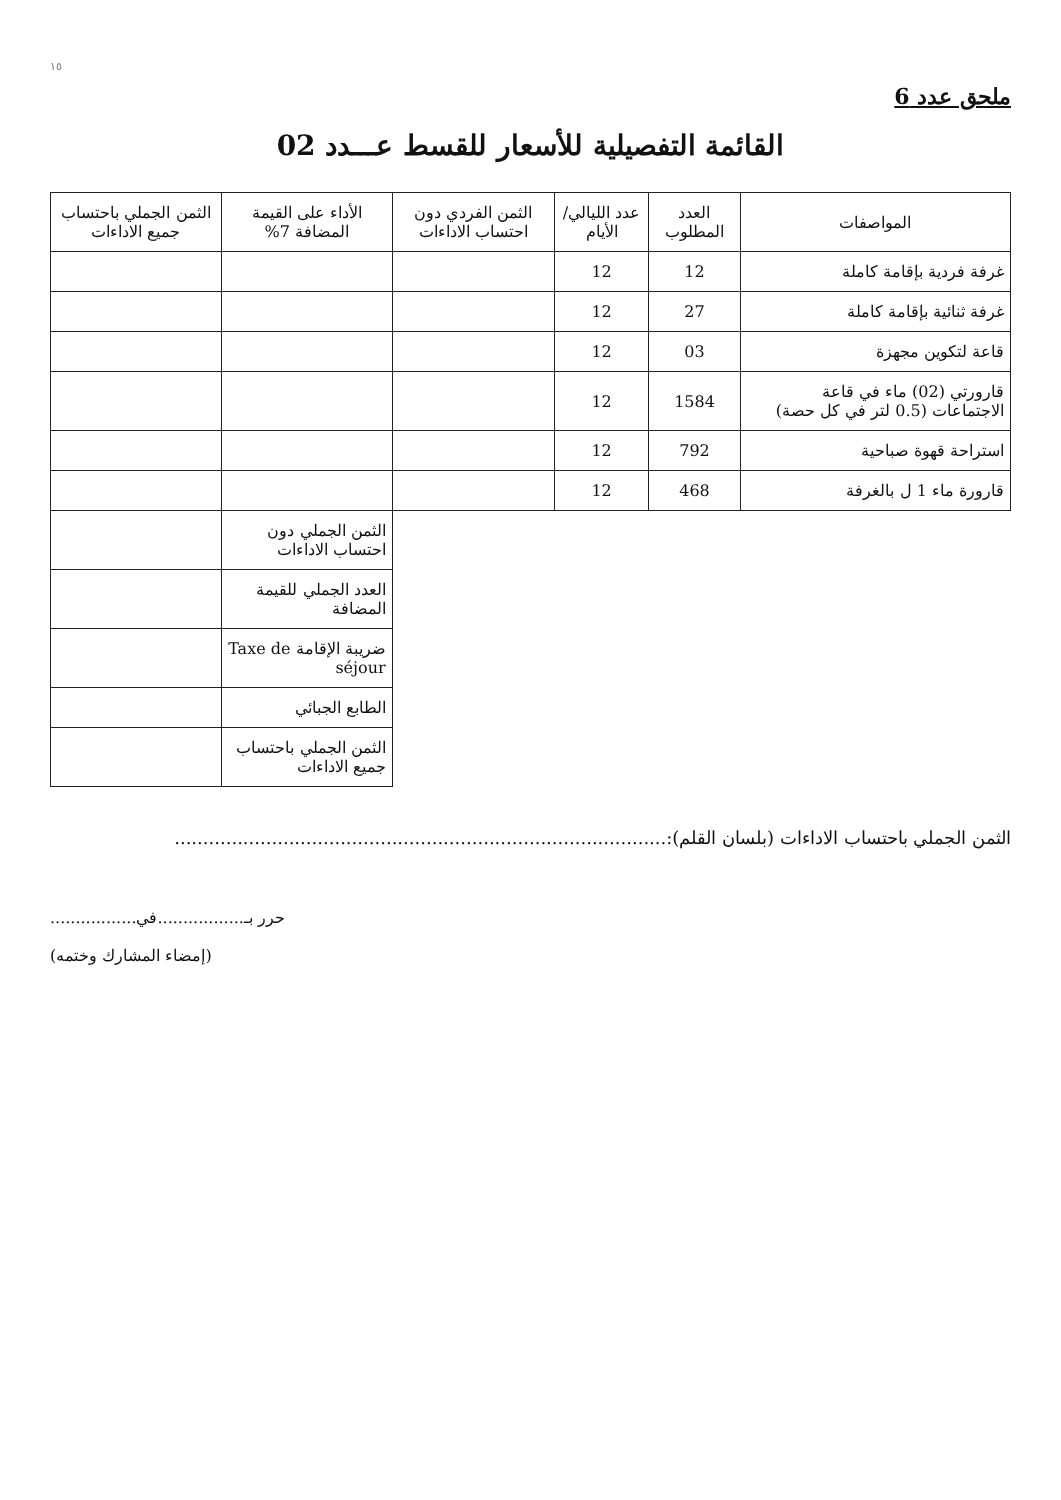١٥
ملحق عدد 6
القائمة التفصيلية للأسعار للقسط عـــدد 02
| المواصفات | العدد المطلوب | عدد الليالي/الأيام | الثمن الفردي دون احتساب الاداءات | الأداء على القيمة المضافة 7% | الثمن الجملي باحتساب جميع الاداءات |
| --- | --- | --- | --- | --- | --- |
| غرفة فردية بإقامة كاملة | 12 | 12 | | | |
| غرفة ثنائية بإقامة كاملة | 27 | 12 | | | |
| قاعة لتكوين مجهزة | 03 | 12 | | | |
| قارورتي (02) ماء في قاعة الاجتماعات (0.5 لتر في كل حصة) | 1584 | 12 | | | |
| استراحة قهوة صباحية | 792 | 12 | | | |
| قارورة ماء 1 ل بالغرفة | 468 | 12 | | | |
| | | | | الثمن الجملي دون احتساب الاداءات | |
| | | | | العدد الجملي للقيمة المضافة | |
| | | | | ضريبة الإقامة Taxe de séjour | |
| | | | | الطابع الجبائي | |
| | | | | الثمن الجملي باحتساب جميع الاداءات | |
الثمن الجملي باحتساب الاداءات (بلسان القلم):......................................................................................
حرر بـ.................في.................
(إمضاء المشارك وختمه)